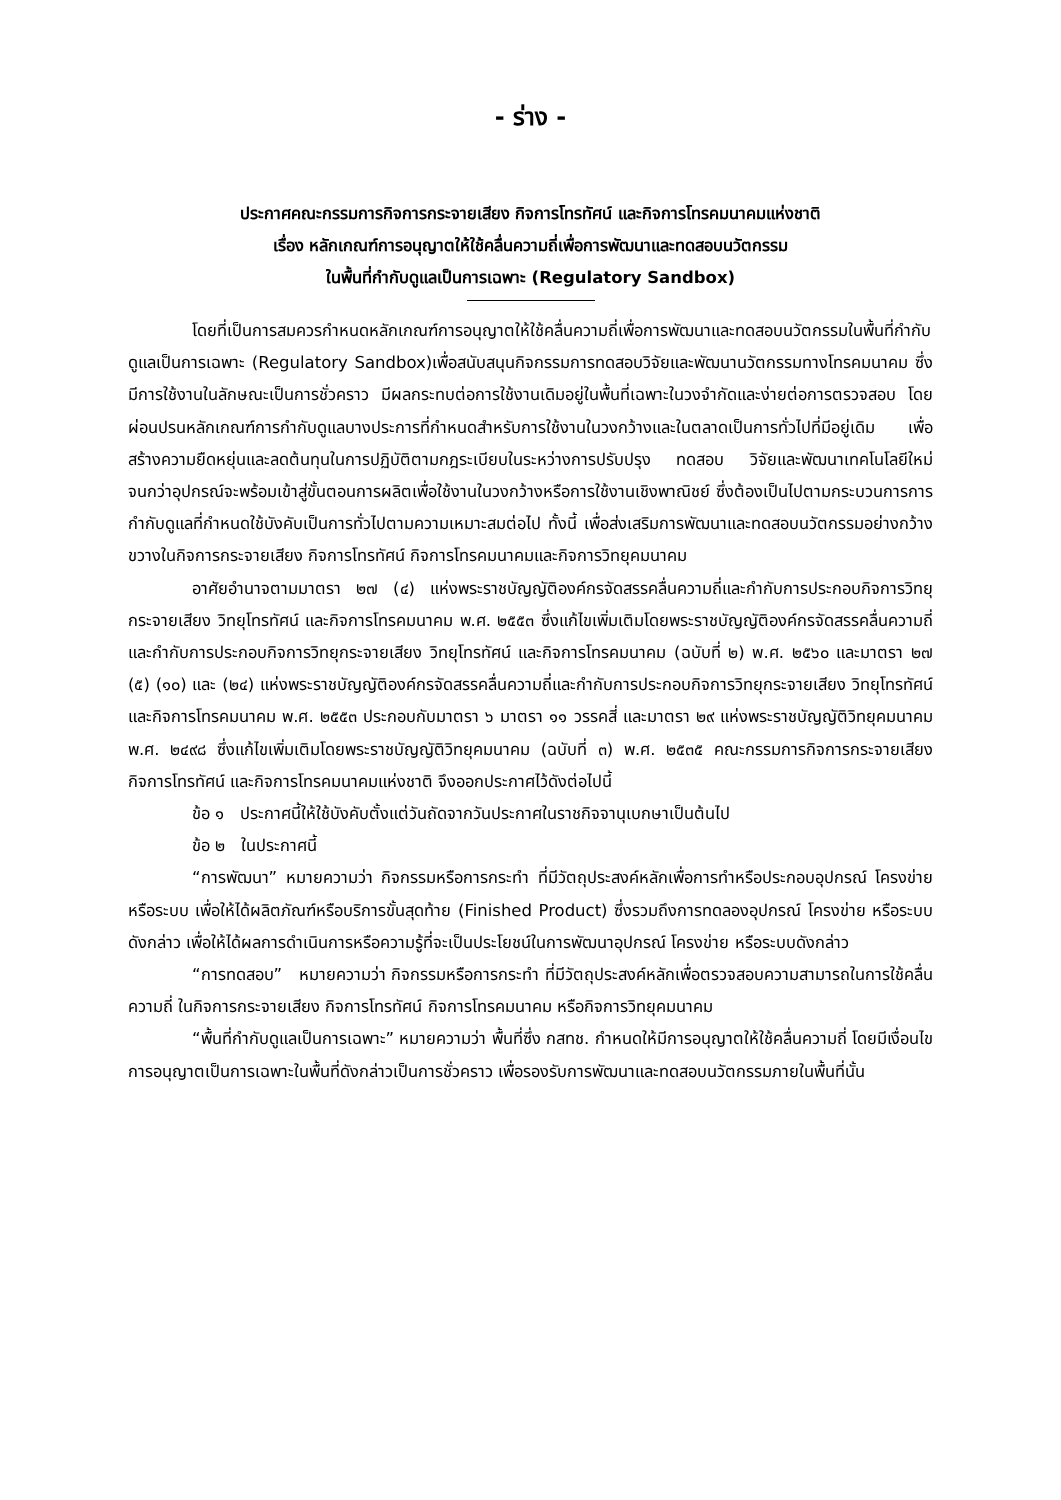- ร่าง -
ประกาศคณะกรรมการกิจการกระจายเสียง กิจการโทรทัศน์ และกิจการโทรคมนาคมแห่งชาติ
เรื่อง หลักเกณฑ์การอนุญาตให้ใช้คลื่นความถี่เพื่อการพัฒนาและทดสอบนวัตกรรม
ในพื้นที่กำกับดูแลเป็นการเฉพาะ (Regulatory Sandbox)
โดยที่เป็นการสมควรกำหนดหลักเกณฑ์การอนุญาตให้ใช้คลื่นความถี่เพื่อการพัฒนาและทดสอบนวัตกรรมในพื้นที่กำกับดูแลเป็นการเฉพาะ (Regulatory Sandbox)เพื่อสนับสนุนกิจกรรมการทดสอบวิจัยและพัฒนานวัตกรรมทางโทรคมนาคม ซึ่งมีการใช้งานในลักษณะเป็นการชั่วคราว มีผลกระทบต่อการใช้งานเดิมอยู่ในพื้นที่เฉพาะในวงจำกัดและง่ายต่อการตรวจสอบ โดยผ่อนปรนหลักเกณฑ์การกำกับดูแลบางประการที่กำหนดสำหรับการใช้งานในวงกว้างและในตลาดเป็นการทั่วไปที่มีอยู่เดิม เพื่อสร้างความยืดหยุ่นและลดต้นทุนในการปฏิบัติตามกฎระเบียบในระหว่างการปรับปรุง ทดสอบ วิจัยและพัฒนาเทคโนโลยีใหม่จนกว่าอุปกรณ์จะพร้อมเข้าสู่ขั้นตอนการผลิตเพื่อใช้งานในวงกว้างหรือการใช้งานเชิงพาณิชย์ ซึ่งต้องเป็นไปตามกระบวนการการกำกับดูแลที่กำหนดใช้บังคับเป็นการทั่วไปตามความเหมาะสมต่อไป ทั้งนี้ เพื่อส่งเสริมการพัฒนาและทดสอบนวัตกรรมอย่างกว้างขวางในกิจการกระจายเสียง กิจการโทรทัศน์ กิจการโทรคมนาคมและกิจการวิทยุคมนาคม
อาศัยอำนาจตามมาตรา ๒๗ (๔) แห่งพระราชบัญญัติองค์กรจัดสรรคลื่นความถี่และกำกับการประกอบกิจการวิทยุกระจายเสียง วิทยุโทรทัศน์ และกิจการโทรคมนาคม พ.ศ. ๒๕๕๓ ซึ่งแก้ไขเพิ่มเติมโดยพระราชบัญญัติองค์กรจัดสรรคลื่นความถี่และกำกับการประกอบกิจการวิทยุกระจายเสียง วิทยุโทรทัศน์ และกิจการโทรคมนาคม (ฉบับที่ ๒) พ.ศ. ๒๕๖๐ และมาตรา ๒๗ (๕) (๑๐) และ (๒๔) แห่งพระราชบัญญัติองค์กรจัดสรรคลื่นความถี่และกำกับการประกอบกิจการวิทยุกระจายเสียง วิทยุโทรทัศน์ และกิจการโทรคมนาคม พ.ศ. ๒๕๕๓ ประกอบกับมาตรา ๖ มาตรา ๑๑ วรรคสี่ และมาตรา ๒๙ แห่งพระราชบัญญัติวิทยุคมนาคม พ.ศ. ๒๔๙๘ ซึ่งแก้ไขเพิ่มเติมโดยพระราชบัญญัติวิทยุคมนาคม (ฉบับที่ ๓) พ.ศ. ๒๕๓๕ คณะกรรมการกิจการกระจายเสียง กิจการโทรทัศน์ และกิจการโทรคมนาคมแห่งชาติ จึงออกประกาศไว้ดังต่อไปนี้
ข้อ ๑ ประกาศนี้ให้ใช้บังคับตั้งแต่วันถัดจากวันประกาศในราชกิจจานุเบกษาเป็นต้นไป
ข้อ ๒ ในประกาศนี้
“การพัฒนา” หมายความว่า กิจกรรมหรือการกระทำ ที่มีวัตถุประสงค์หลักเพื่อการทำหรือประกอบอุปกรณ์ โครงข่าย หรือระบบ เพื่อให้ได้ผลิตภัณฑ์หรือบริการขั้นสุดท้าย (Finished Product) ซึ่งรวมถึงการทดลองอุปกรณ์ โครงข่าย หรือระบบดังกล่าว เพื่อให้ได้ผลการดำเนินการหรือความรู้ที่จะเป็นประโยชน์ในการพัฒนาอุปกรณ์ โครงข่าย หรือระบบดังกล่าว
“การทดสอบ” หมายความว่า กิจกรรมหรือการกระทำ ที่มีวัตถุประสงค์หลักเพื่อตรวจสอบความสามารถในการใช้คลื่นความถี่ ในกิจการกระจายเสียง กิจการโทรทัศน์ กิจการโทรคมนาคม หรือกิจการวิทยุคมนาคม
“พื้นที่กำกับดูแลเป็นการเฉพาะ” หมายความว่า พื้นที่ซึ่ง กสทช. กำหนดให้มีการอนุญาตให้ใช้คลื่นความถี่ โดยมีเงื่อนไขการอนุญาตเป็นการเฉพาะในพื้นที่ดังกล่าวเป็นการชั่วคราว เพื่อรองรับการพัฒนาและทดสอบนวัตกรรมภายในพื้นที่นั้น